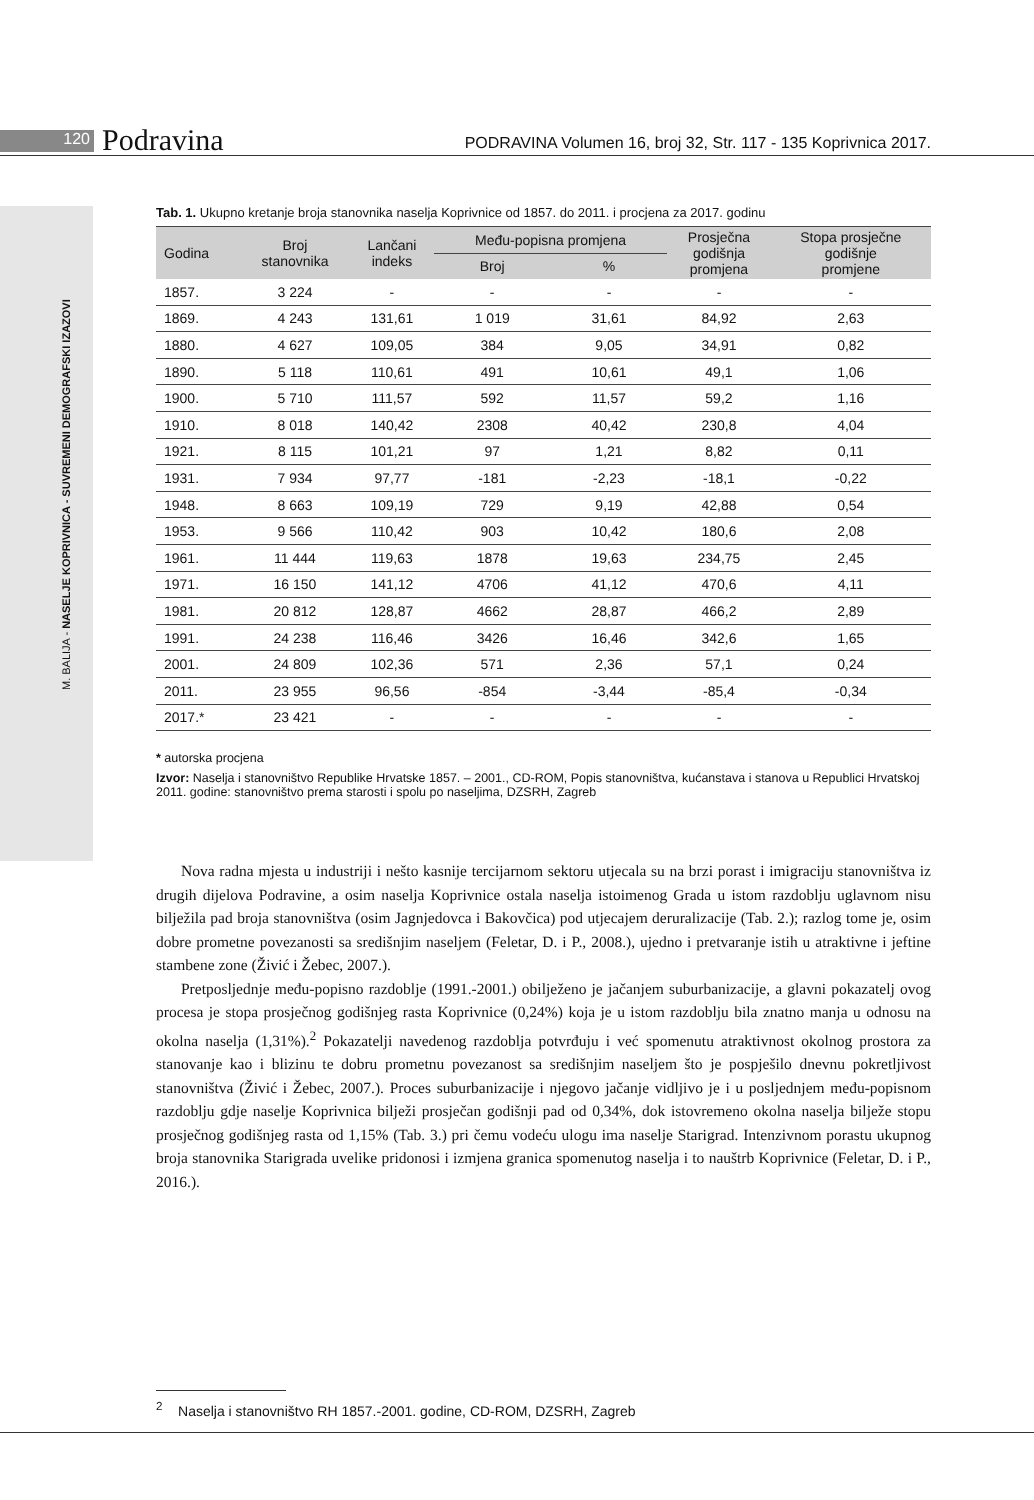120 Podravina PODRAVINA Volumen 16, broj 32, Str. 117 - 135 Koprivnica 2017.
M. BALIJA - NASELJE KOPRIVNICA - SUVREMENI DEMOGRAFSKI IZAZOVI
Tab. 1. Ukupno kretanje broja stanovnika naselja Koprivnice od 1857. do 2011. i procjena za 2017. godinu
| Godina | Broj stanovnika | Lančani indeks | Među-popisna promjena | | Prosječna godišnja promjena | Stopa prosječne godišnje promjene |
| --- | --- | --- | --- | --- | --- | --- |
| | | | Broj | % | | |
| 1857. | 3 224 | - | - | - | - | - |
| 1869. | 4 243 | 131,61 | 1 019 | 31,61 | 84,92 | 2,63 |
| 1880. | 4 627 | 109,05 | 384 | 9,05 | 34,91 | 0,82 |
| 1890. | 5 118 | 110,61 | 491 | 10,61 | 49,1 | 1,06 |
| 1900. | 5 710 | 111,57 | 592 | 11,57 | 59,2 | 1,16 |
| 1910. | 8 018 | 140,42 | 2308 | 40,42 | 230,8 | 4,04 |
| 1921. | 8 115 | 101,21 | 97 | 1,21 | 8,82 | 0,11 |
| 1931. | 7 934 | 97,77 | -181 | -2,23 | -18,1 | -0,22 |
| 1948. | 8 663 | 109,19 | 729 | 9,19 | 42,88 | 0,54 |
| 1953. | 9 566 | 110,42 | 903 | 10,42 | 180,6 | 2,08 |
| 1961. | 11 444 | 119,63 | 1878 | 19,63 | 234,75 | 2,45 |
| 1971. | 16 150 | 141,12 | 4706 | 41,12 | 470,6 | 4,11 |
| 1981. | 20 812 | 128,87 | 4662 | 28,87 | 466,2 | 2,89 |
| 1991. | 24 238 | 116,46 | 3426 | 16,46 | 342,6 | 1,65 |
| 2001. | 24 809 | 102,36 | 571 | 2,36 | 57,1 | 0,24 |
| 2011. | 23 955 | 96,56 | -854 | -3,44 | -85,4 | -0,34 |
| 2017.* | 23 421 | - | - | - | - | - |
* autorska procjena
Izvor: Naselja i stanovništvo Republike Hrvatske 1857. – 2001., CD-ROM, Popis stanovništva, kućanstava i stanova u Republici Hrvatskoj 2011. godine: stanovništvo prema starosti i spolu po naseljima, DZSRH, Zagreb
Nova radna mjesta u industriji i nešto kasnije tercijarnom sektoru utjecala su na brzi porast i imigraciju stanovništva iz drugih dijelova Podravine, a osim naselja Koprivnice ostala naselja istoimenog Grada u istom razdoblju uglavnom nisu bilježila pad broja stanovništva (osim Jagnjedovca i Bakovčica) pod utjecajem deruralizacije (Tab. 2.); razlog tome je, osim dobre prometne povezanosti sa središnjim naseljem (Feletar, D. i P., 2008.), ujedno i pretvaranje istih u atraktivne i jeftine stambene zone (Živić i Žebec, 2007.).
Pretposljednje među-popisno razdoblje (1991.-2001.) obilježeno je jačanjem suburbanizacije, a glavni pokazatelj ovog procesa je stopa prosječnog godišnjeg rasta Koprivnice (0,24%) koja je u istom razdoblju bila znatno manja u odnosu na okolna naselja (1,31%).<sup>2</sup> Pokazatelji navedenog razdoblja potvrđuju i već spomenutu atraktivnost okolnog prostora za stanovanje kao i blizinu te dobru prometnu povezanost sa središnjim naseljem što je pospješilo dnevnu pokretljivost stanovništva (Živić i Žebec, 2007.). Proces suburbanizacije i njegovo jačanje vidljivo je i u posljednjem među-popisnom razdoblju gdje naselje Koprivnica bilježi prosječan godišnji pad od 0,34%, dok istovremeno okolna naselja bilježe stopu prosječnog godišnjeg rasta od 1,15% (Tab. 3.) pri čemu vodeću ulogu ima naselje Starigrad. Intenzivnom porastu ukupnog broja stanovnika Starigrada uvelike pridonosi i izmjena granica spomenutog naselja i to nauštrb Koprivnice (Feletar, D. i P., 2016.).
<sup>2</sup> Naselja i stanovništvo RH 1857.-2001. godine, CD-ROM, DZSRH, Zagreb